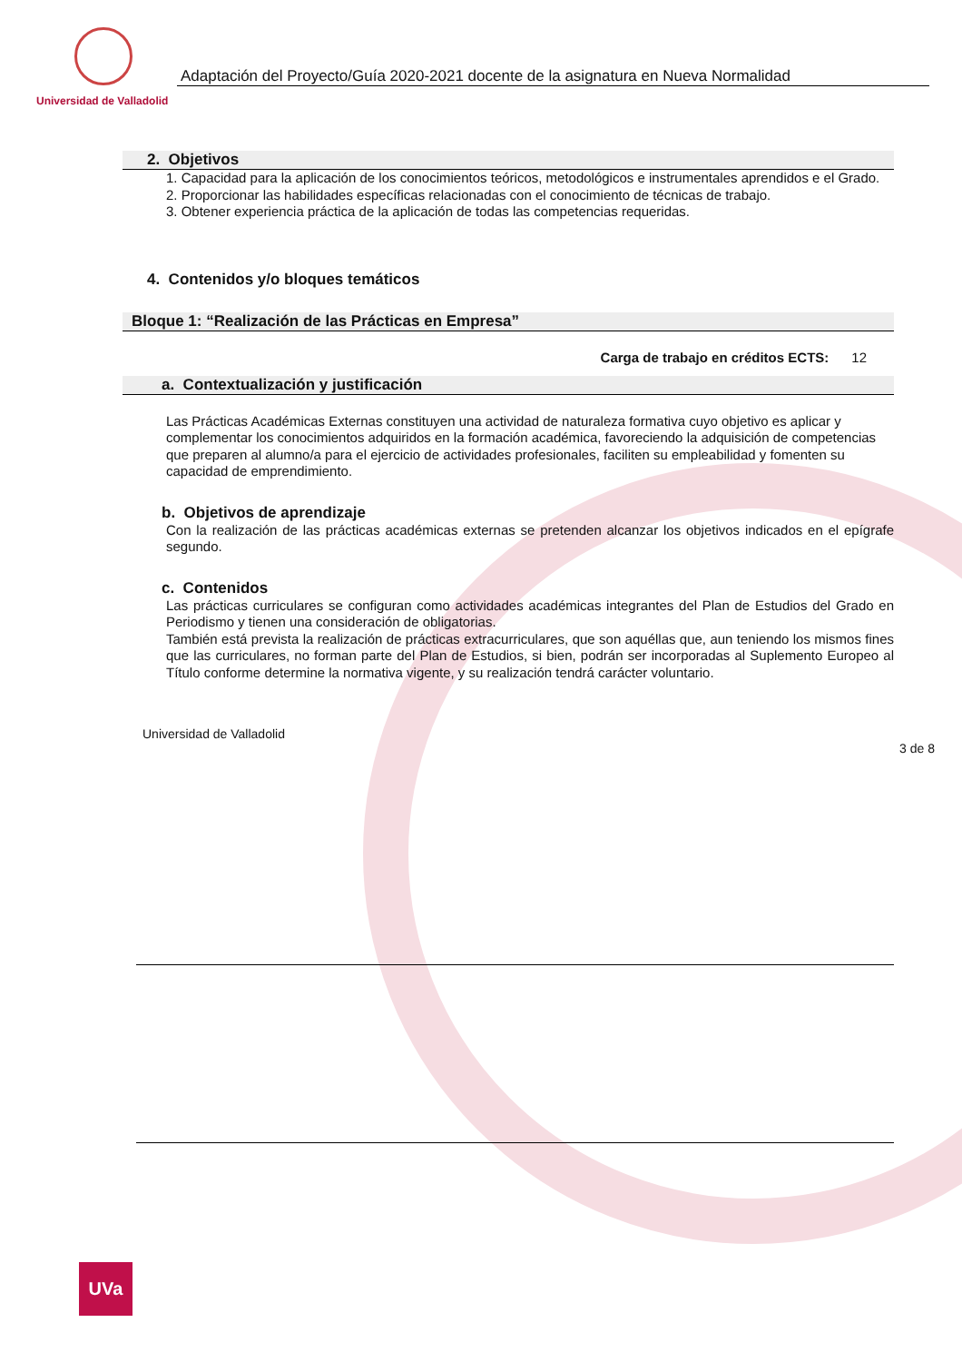Universidad de Valladolid
Adaptación del Proyecto/Guía 2020-2021 docente de la asignatura en Nueva Normalidad
2. Objetivos
1. Capacidad para la aplicación de los conocimientos teóricos, metodológicos e instrumentales aprendidos e el Grado.
2. Proporcionar las habilidades específicas relacionadas con el conocimiento de técnicas de trabajo.
3. Obtener experiencia práctica de la aplicación de todas las competencias requeridas.
4. Contenidos y/o bloques temáticos
Bloque 1: “Realización de las Prácticas en Empresa”
Carga de trabajo en créditos ECTS: 12
a. Contextualización y justificación
Las Prácticas Académicas Externas constituyen una actividad de naturaleza formativa cuyo objetivo es aplicar y complementar los conocimientos adquiridos en la formación académica, favoreciendo la adquisición de competencias que preparen al alumno/a para el ejercicio de actividades profesionales, faciliten su empleabilidad y fomenten su capacidad de emprendimiento.
b. Objetivos de aprendizaje
Con la realización de las prácticas académicas externas se pretenden alcanzar los objetivos indicados en el epígrafe segundo.
c. Contenidos
Las prácticas curriculares se configuran como actividades académicas integrantes del Plan de Estudios del Grado en Periodismo y tienen una consideración de obligatorias.
También está prevista la realización de prácticas extracurriculares, que son aquéllas que, aun teniendo los mismos fines que las curriculares, no forman parte del Plan de Estudios, si bien, podrán ser incorporadas al Suplemento Europeo al Título conforme determine la normativa vigente, y su realización tendrá carácter voluntario.
Universidad de Valladolid
3 de 8
UVa